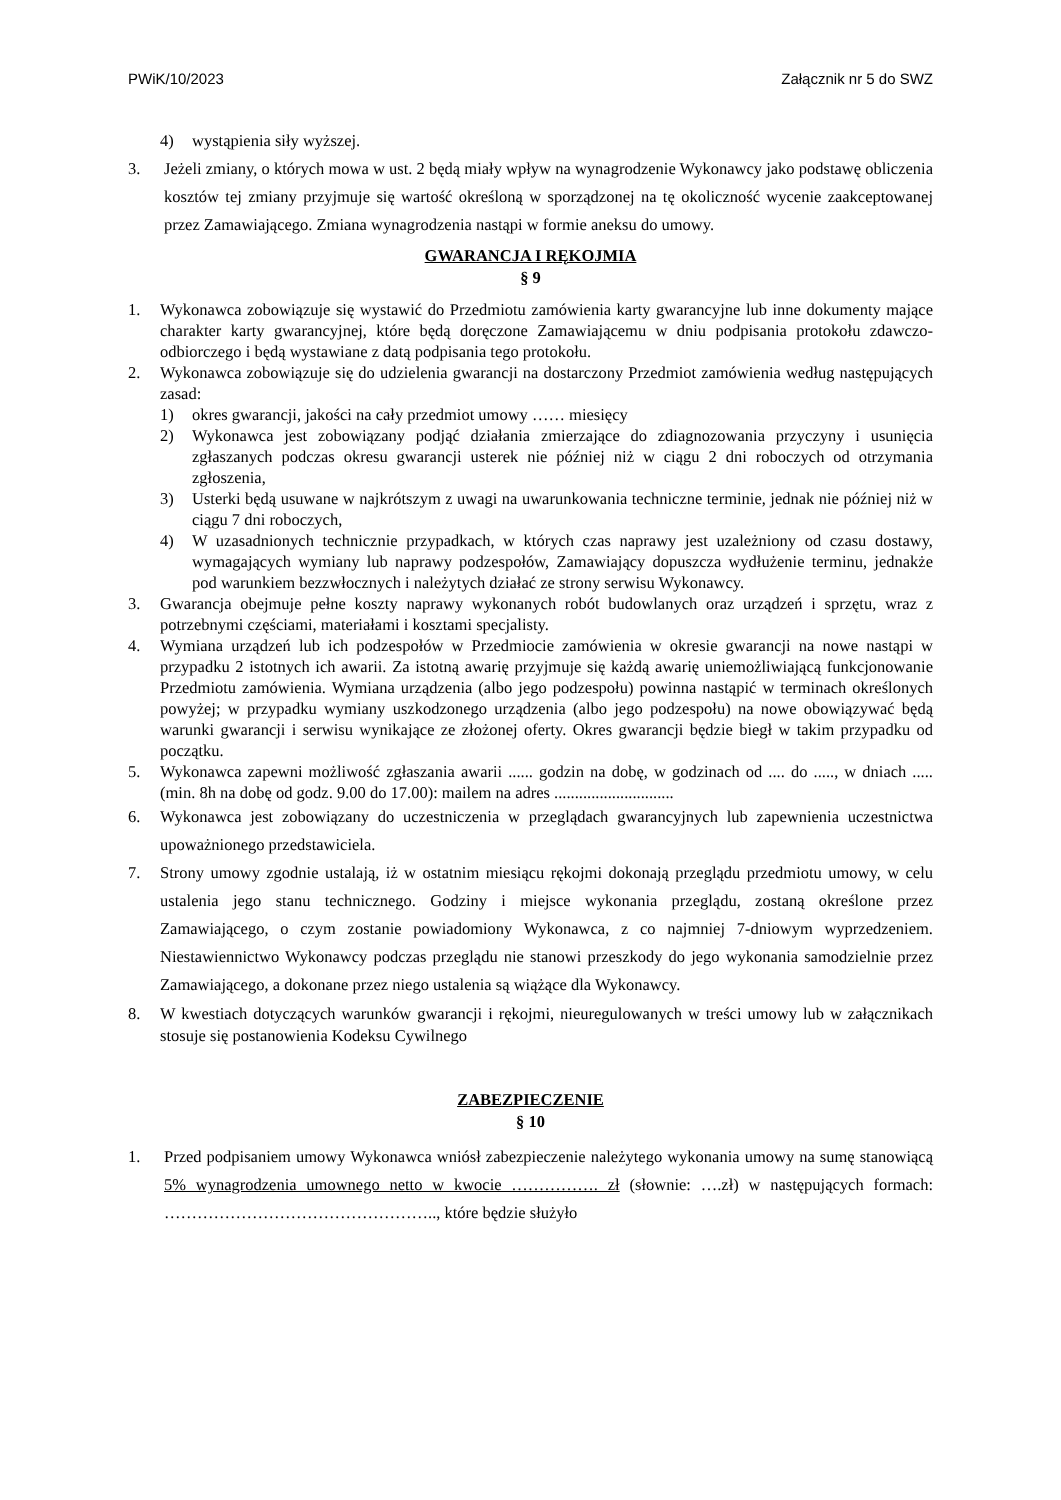PWiK/10/2023 Załącznik nr 5 do SWZ
4) wystąpienia siły wyższej.
3. Jeżeli zmiany, o których mowa w ust. 2 będą miały wpływ na wynagrodzenie Wykonawcy jako podstawę obliczenia kosztów tej zmiany przyjmuje się wartość określoną w sporządzonej na tę okoliczność wycenie zaakceptowanej przez Zamawiającego. Zmiana wynagrodzenia nastąpi w formie aneksu do umowy.
GWARANCJA I RĘKOJMIA
§ 9
1. Wykonawca zobowiązuje się wystawić do Przedmiotu zamówienia karty gwarancyjne lub inne dokumenty mające charakter karty gwarancyjnej, które będą doręczone Zamawiającemu w dniu podpisania protokołu zdawczo-odbiorczego i będą wystawiane z datą podpisania tego protokołu.
2. Wykonawca zobowiązuje się do udzielenia gwarancji na dostarczony Przedmiot zamówienia według następujących zasad:
1) okres gwarancji, jakości na cały przedmiot umowy …… miesięcy
2) Wykonawca jest zobowiązany podjąć działania zmierzające do zdiagnozowania przyczyny i usunięcia zgłaszanych podczas okresu gwarancji usterek nie później niż w ciągu 2 dni roboczych od otrzymania zgłoszenia,
3) Usterki będą usuwane w najkrótszym z uwagi na uwarunkowania techniczne terminie, jednak nie później niż w ciągu 7 dni roboczych,
4) W uzasadnionych technicznie przypadkach, w których czas naprawy jest uzależniony od czasu dostawy, wymagających wymiany lub naprawy podzespołów, Zamawiający dopuszcza wydłużenie terminu, jednakże pod warunkiem bezzwłocznych i należytych działać ze strony serwisu Wykonawcy.
3. Gwarancja obejmuje pełne koszty naprawy wykonanych robót budowlanych oraz urządzeń i sprzętu, wraz z potrzebnymi częściami, materiałami i kosztami specjalisty.
4. Wymiana urządzeń lub ich podzespołów w Przedmiocie zamówienia w okresie gwarancji na nowe nastąpi w przypadku 2 istotnych ich awarii. Za istotną awarię przyjmuje się każdą awarię uniemożliwiającą funkcjonowanie Przedmiotu zamówienia. Wymiana urządzenia (albo jego podzespołu) powinna nastąpić w terminach określonych powyżej; w przypadku wymiany uszkodzonego urządzenia (albo jego podzespołu) na nowe obowiązywać będą warunki gwarancji i serwisu wynikające ze złożonej oferty. Okres gwarancji będzie biegł w takim przypadku od początku.
5. Wykonawca zapewni możliwość zgłaszania awarii ...... godzin na dobę, w godzinach od .... do ....., w dniach ..... (min. 8h na dobę od godz. 9.00 do 17.00): mailem na adres .............................
6. Wykonawca jest zobowiązany do uczestniczenia w przeglądach gwarancyjnych lub zapewnienia uczestnictwa upoważnionego przedstawiciela.
7. Strony umowy zgodnie ustalają, iż w ostatnim miesiącu rękojmi dokonają przeglądu przedmiotu umowy, w celu ustalenia jego stanu technicznego. Godziny i miejsce wykonania przeglądu, zostaną określone przez Zamawiającego, o czym zostanie powiadomiony Wykonawca, z co najmniej 7-dniowym wyprzedzeniem. Niestawiennictwo Wykonawcy podczas przeglądu nie stanowi przeszkody do jego wykonania samodzielnie przez Zamawiającego, a dokonane przez niego ustalenia są wiążące dla Wykonawcy.
8. W kwestiach dotyczących warunków gwarancji i rękojmi, nieuregulowanych w treści umowy lub w załącznikach stosuje się postanowienia Kodeksu Cywilnego
ZABEZPIECZENIE
§ 10
1. Przed podpisaniem umowy Wykonawca wniósł zabezpieczenie należytego wykonania umowy na sumę stanowiącą 5% wynagrodzenia umownego netto w kwocie ……………. zł (słownie: ….zł) w następujących formach: ………………………………………….., które będzie służyło